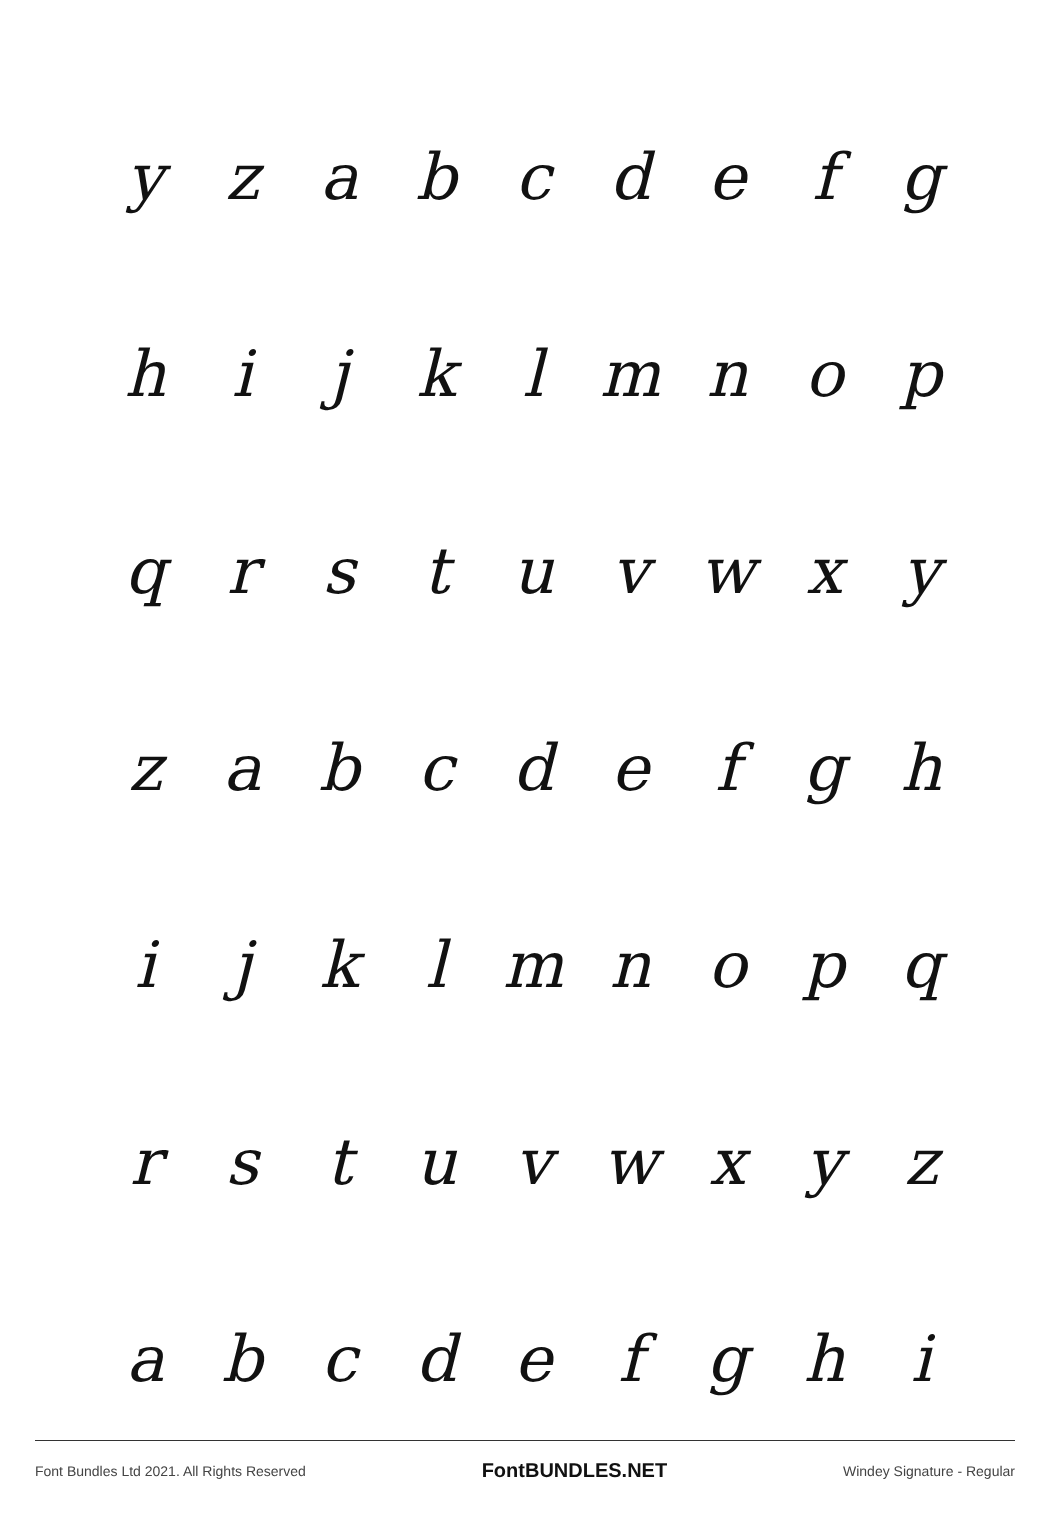yzabcdefg
hijklmnop
qrstuvwxy
zabcdefgh
ijklmnopq
rstuvwxyz
abcdefghi
Font Bundles Ltd 2021. All Rights Reserved FontBUNDLES.NET Windey Signature - Regular